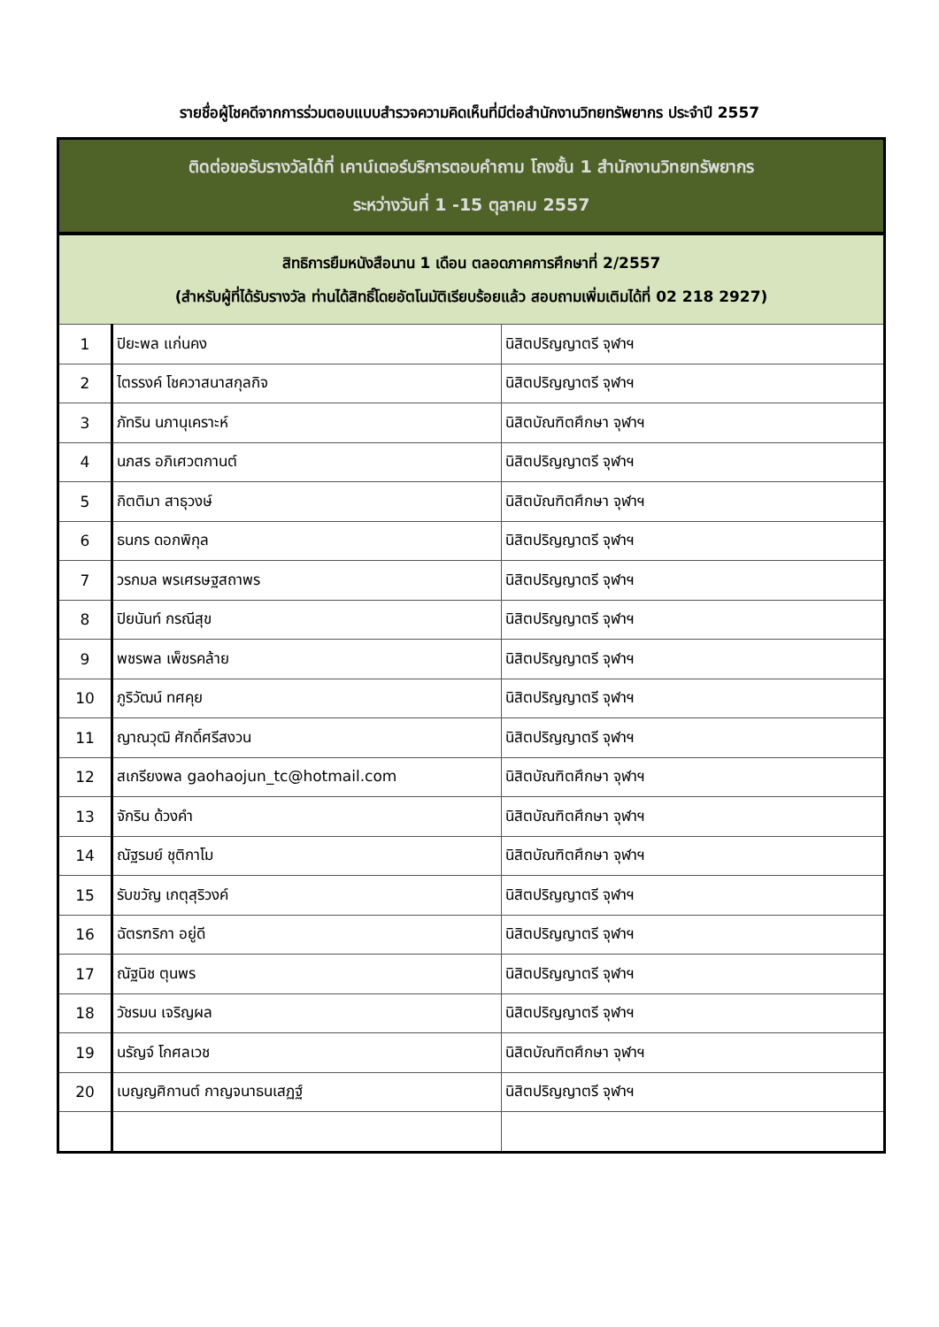รายชื่อผู้โชคดีจากการร่วมตอบแบบสำรวจความคิดเห็นที่มีต่อสำนักงานวิทยทรัพยากร ประจำปี 2557
| ติดต่อขอรับรางวัลได้ที่ เคาน์เตอร์บริการตอบคำถาม โถงชั้น 1 สำนักงานวิทยทรัพยากร ระหว่างวันที่ 1 -15 ตุลาคม 2557 | | |
| สิทธิการยืมหนังสือนาน 1 เดือน ตลอดภาคการศึกษาที่ 2/2557 (สำหรับผู้ที่ได้รับรางวัล ท่านได้สิทธิ์โดยอัตโนมัติเรียบร้อยแล้ว สอบถามเพิ่มเติมได้ที่ 02 218 2927) | | |
| 1 | ปิยะพล แก่นคง | นิสิตปริญญาตรี จุฬาฯ |
| 2 | ไตรรงค์ โชควาสนาสกุลกิจ | นิสิตปริญญาตรี จุฬาฯ |
| 3 | ภัทริน นภานุเคราะห์ | นิสิตบัณฑิตศึกษา จุฬาฯ |
| 4 | นภสร อภิเศวตกานต์ | นิสิตปริญญาตรี จุฬาฯ |
| 5 | กิตติมา สาธุวงษ์ | นิสิตบัณฑิตศึกษา จุฬาฯ |
| 6 | ธนกร ดอกพิกุล | นิสิตปริญญาตรี จุฬาฯ |
| 7 | วรกมล พรเศรษฐสถาพร | นิสิตปริญญาตรี จุฬาฯ |
| 8 | ปิยนันท์ กรณีสุข | นิสิตปริญญาตรี จุฬาฯ |
| 9 | พชรพล เพ็ชรคล้าย | นิสิตปริญญาตรี จุฬาฯ |
| 10 | ภูริวัฒน์ ทศคุย | นิสิตปริญญาตรี จุฬาฯ |
| 11 | ญาณวุฒิ ศักดิ์ศรีสงวน | นิสิตปริญญาตรี จุฬาฯ |
| 12 | สเกรียงพล gaohaojun_tc@hotmail.com | นิสิตบัณฑิตศึกษา จุฬาฯ |
| 13 | จักริน ด้วงคำ | นิสิตบัณฑิตศึกษา จุฬาฯ |
| 14 | ณัฐรมย์ ชุติกาโม | นิสิตบัณฑิตศึกษา จุฬาฯ |
| 15 | รับขวัญ เกตุสุริวงค์ | นิสิตปริญญาตรี จุฬาฯ |
| 16 | ฉัตรฑริกา อยู่ดี | นิสิตปริญญาตรี จุฬาฯ |
| 17 | ณัฐนิช ตุนพร | นิสิตปริญญาตรี จุฬาฯ |
| 18 | วัชรมน เจริญผล | นิสิตปริญญาตรี จุฬาฯ |
| 19 | นรัญจ์ โกศลเวช | นิสิตบัณฑิตศึกษา จุฬาฯ |
| 20 | เบญญศิกานต์ กาญจนาธนเสฏฐ์ | นิสิตปริญญาตรี จุฬาฯ |